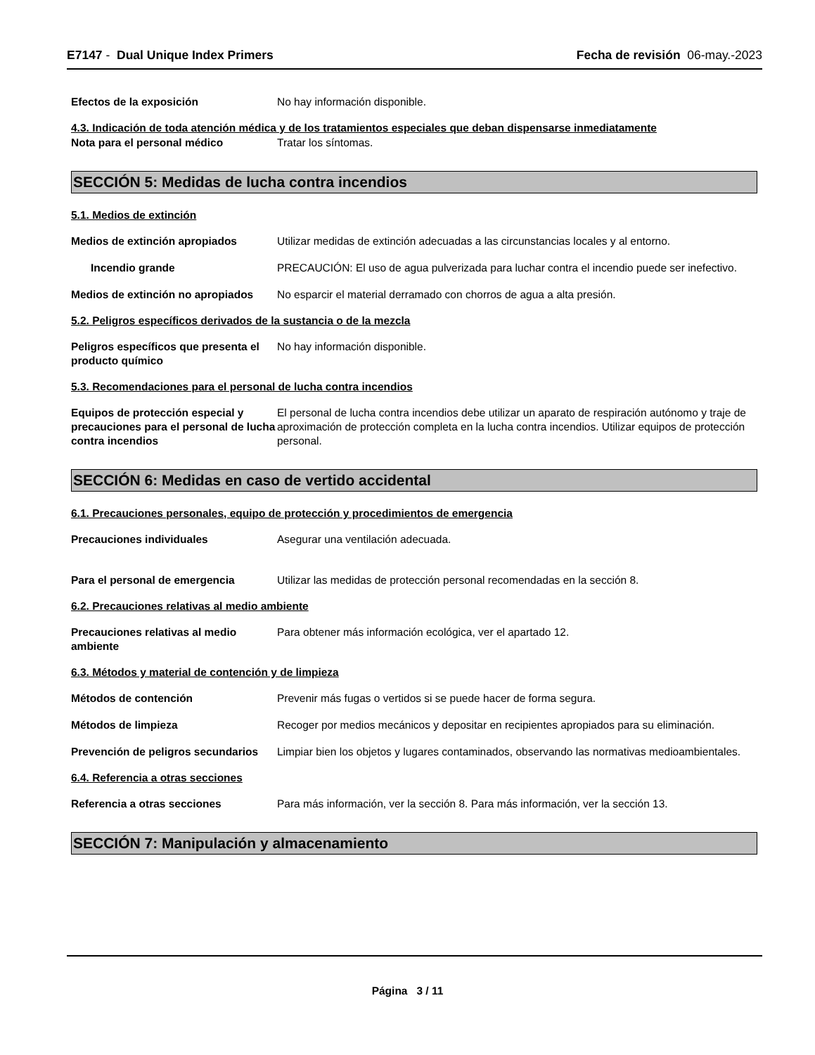E7147 - Dual Unique Index Primers
Fecha de revisión 06-may.-2023
Efectos de la exposición No hay información disponible.
4.3. Indicación de toda atención médica y de los tratamientos especiales que deban dispensarse inmediatamente
Nota para el personal médico Tratar los síntomas.
SECCIÓN 5: Medidas de lucha contra incendios
5.1. Medios de extinción
Medios de extinción apropiados Utilizar medidas de extinción adecuadas a las circunstancias locales y al entorno.
Incendio grande PRECAUCIÓN: El uso de agua pulverizada para luchar contra el incendio puede ser inefectivo.
Medios de extinción no apropiados
No esparcir el material derramado con chorros de agua a alta presión.
5.2. Peligros específicos derivados de la sustancia o de la mezcla
Peligros específicos que presenta el producto químico
No hay información disponible.
5.3. Recomendaciones para el personal de lucha contra incendios
Equipos de protección especial y precauciones para el personal de lucha contra incendios
El personal de lucha contra incendios debe utilizar un aparato de respiración autónomo y traje de aproximación de protección completa en la lucha contra incendios. Utilizar equipos de protección personal.
SECCIÓN 6: Medidas en caso de vertido accidental
6.1. Precauciones personales, equipo de protección y procedimientos de emergencia
Precauciones individuales Asegurar una ventilación adecuada.
Para el personal de emergencia Utilizar las medidas de protección personal recomendadas en la sección 8.
6.2. Precauciones relativas al medio ambiente
Precauciones relativas al medio ambiente
Para obtener más información ecológica, ver el apartado 12.
6.3. Métodos y material de contención y de limpieza
Métodos de contención Prevenir más fugas o vertidos si se puede hacer de forma segura.
Métodos de limpieza Recoger por medios mecánicos y depositar en recipientes apropiados para su eliminación.
Prevención de peligros secundarios
Limpiar bien los objetos y lugares contaminados, observando las normativas medioambientales.
6.4. Referencia a otras secciones
Referencia a otras secciones Para más información, ver la sección 8. Para más información, ver la sección 13.
SECCIÓN 7: Manipulación y almacenamiento
Página 3 / 11